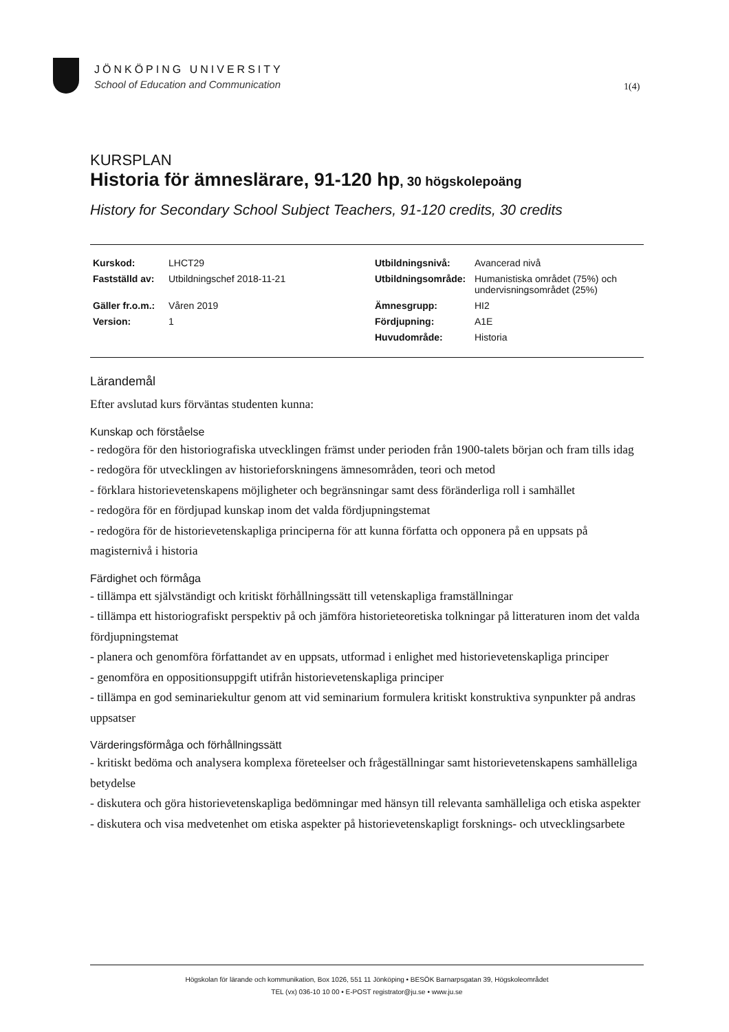JÖNKÖPING UNIVERSITY
School of Education and Communication
1(4)
KURSPLAN
Historia för ämneslärare, 91-120 hp, 30 högskolepoäng
History for Secondary School Subject Teachers, 91-120 credits, 30 credits
| Kurskod: | LHCT29 | Utbildningsnivå: | Avancerad nivå |
| Fastställd av: | Utbildningschef 2018-11-21 | Utbildningsområde: | Humanistiska området (75%) och undervisningsområdet (25%) |
| Gäller fr.o.m.: | Våren 2019 | Ämnesgrupp: | HI2 |
| Version: | 1 | Fördjupning: | A1E |
| | | Huvudområde: | Historia |
Lärandemål
Efter avslutad kurs förväntas studenten kunna:
Kunskap och förståelse
- redogöra för den historiografiska utvecklingen främst under perioden från 1900-talets början och fram tills idag
- redogöra för utvecklingen av historieforskningens ämnesområden, teori och metod
- förklara historievetenskapens möjligheter och begränsningar samt dess föränderliga roll i samhället
- redogöra för en fördjupad kunskap inom det valda fördjupningstemat
- redogöra för de historievetenskapliga principerna för att kunna författa och opponera på en uppsats på magisternivå i historia
Färdighet och förmåga
- tillämpa ett självständigt och kritiskt förhållningssätt till vetenskapliga framställningar
- tillämpa ett historiografiskt perspektiv på och jämföra historieteoretiska tolkningar på litteraturen inom det valda fördjupningstemat
- planera och genomföra författandet av en uppsats, utformad i enlighet med historievetenskapliga principer
- genomföra en oppositionsuppgift utifrån historievetenskapliga principer
- tillämpa en god seminariekultur genom att vid seminarium formulera kritiskt konstruktiva synpunkter på andras uppsatser
Värderingsförmåga och förhållningssätt
- kritiskt bedöma och analysera komplexa företeelser och frågeställningar samt historievetenskapens samhälleliga betydelse
- diskutera och göra historievetenskapliga bedömningar med hänsyn till relevanta samhälleliga och etiska aspekter
- diskutera och visa medvetenhet om etiska aspekter på historievetenskapligt forsknings- och utvecklingsarbete
Högskolan för lärande och kommunikation, Box 1026, 551 11 Jönköping • BESÖK Barnarpsgatan 39, Högskoleområdet
TEL (vx) 036-10 10 00 • E-POST registrator@ju.se • www.ju.se